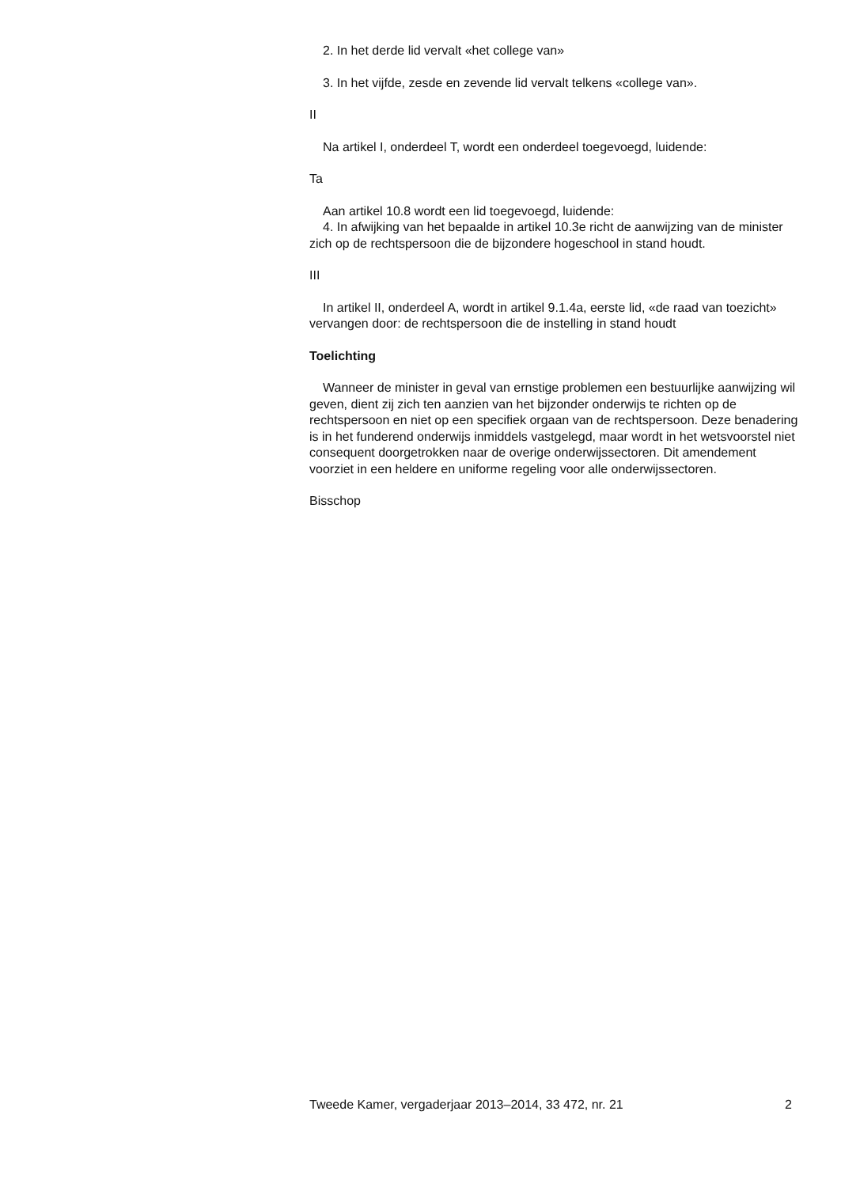2. In het derde lid vervalt «het college van»
3. In het vijfde, zesde en zevende lid vervalt telkens «college van».
II
Na artikel I, onderdeel T, wordt een onderdeel toegevoegd, luidende:
Ta
Aan artikel 10.8 wordt een lid toegevoegd, luidende:
4. In afwijking van het bepaalde in artikel 10.3e richt de aanwijzing van de minister zich op de rechtspersoon die de bijzondere hogeschool in stand houdt.
III
In artikel II, onderdeel A, wordt in artikel 9.1.4a, eerste lid, «de raad van toezicht» vervangen door: de rechtspersoon die de instelling in stand houdt
Toelichting
Wanneer de minister in geval van ernstige problemen een bestuurlijke aanwijzing wil geven, dient zij zich ten aanzien van het bijzonder onderwijs te richten op de rechtspersoon en niet op een specifiek orgaan van de rechtspersoon. Deze benadering is in het funderend onderwijs inmiddels vastgelegd, maar wordt in het wetsvoorstel niet consequent doorgetrokken naar de overige onderwijssectoren. Dit amendement voorziet in een heldere en uniforme regeling voor alle onderwijssectoren.
Bisschop
Tweede Kamer, vergaderjaar 2013–2014, 33 472, nr. 21 2